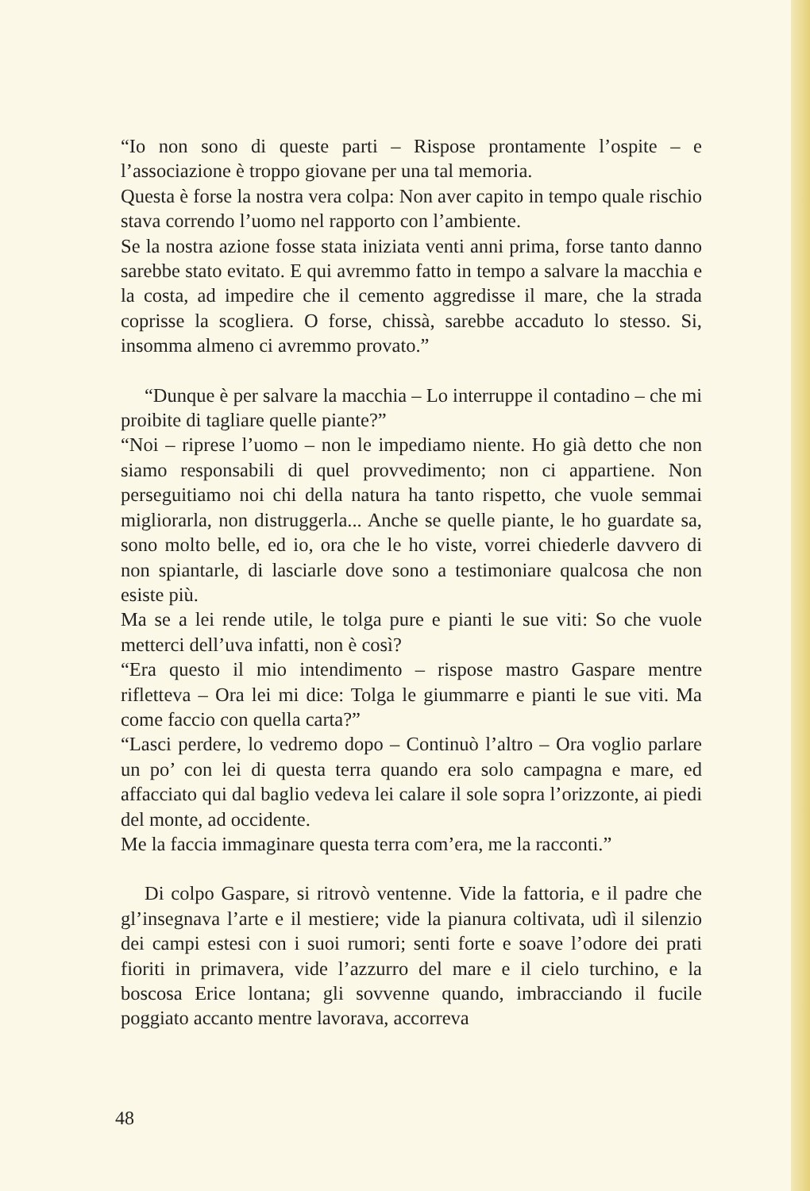“Io non sono di queste parti – Rispose prontamente l’ospite – e l’associazione è troppo giovane per una tal memoria.
Questa è forse la nostra vera colpa: Non aver capito in tempo quale rischio stava correndo l’uomo nel rapporto con l’ambiente.
Se la nostra azione fosse stata iniziata venti anni prima, forse tanto danno sarebbe stato evitato. E qui avremmo fatto in tempo a salvare la macchia e la costa, ad impedire che il cemento aggredisse il mare, che la strada coprisse la scogliera. O forse, chissà, sarebbe accaduto lo stesso. Si, insomma almeno ci avremmo provato.”
“Dunque è per salvare la macchia – Lo interruppe il contadino – che mi proibite di tagliare quelle piante?”
“Noi – riprese l’uomo – non le impediamo niente. Ho già detto che non siamo responsabili di quel provvedimento; non ci appartiene. Non perseguitiamo noi chi della natura ha tanto rispetto, che vuole semmai migliorarla, non distruggerla... Anche se quelle piante, le ho guardate sa, sono molto belle, ed io, ora che le ho viste, vorrei chiederle davvero di non spiantarle, di lasciarle dove sono a testimoniare qualcosa che non esiste più.
Ma se a lei rende utile, le tolga pure e pianti le sue viti: So che vuole metterci dell’uva infatti, non è così?
“Era questo il mio intendimento – rispose mastro Gaspare mentre rifletteva – Ora lei mi dice: Tolga le giummarre e pianti le sue viti. Ma come faccio con quella carta?”
“Lasci perdere, lo vedremo dopo – Continuò l’altro – Ora voglio parlare un po’ con lei di questa terra quando era solo campagna e mare, ed affacciato qui dal baglio vedeva lei calare il sole sopra l’orizzonte, ai piedi del monte, ad occidente.
Me la faccia immaginare questa terra com’era, me la racconti.”
Di colpo Gaspare, si ritrovò ventenne. Vide la fattoria, e il padre che gl’insegnava l’arte e il mestiere; vide la pianura coltivata, udì il silenzio dei campi estesi con i suoi rumori; senti forte e soave l’odore dei prati fioriti in primavera, vide l’azzurro del mare e il cielo turchino, e la boscosa Erice lontana; gli sovvenne quando, imbracciando il fucile poggiato accanto mentre lavorava, accorreva
48